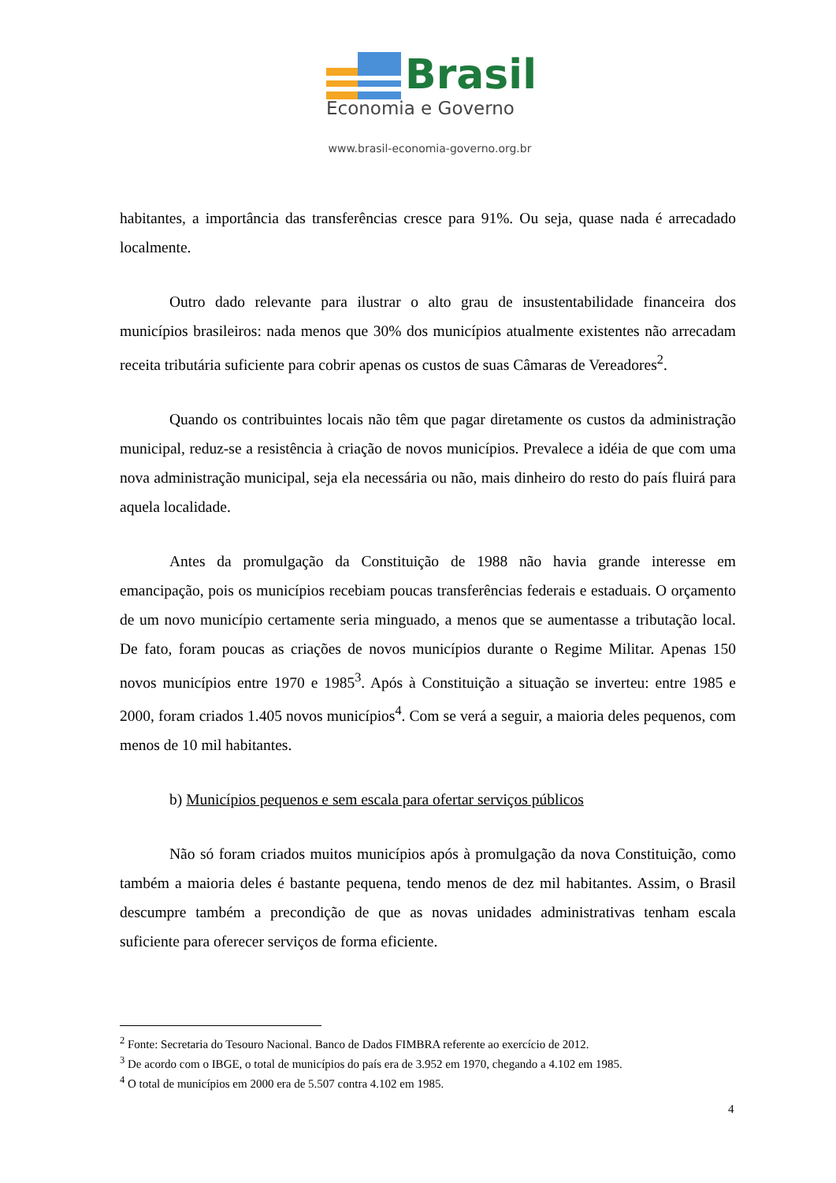Brasil
Economia e Governo
www.brasil-economia-governo.org.br
habitantes, a importância das transferências cresce para 91%. Ou seja, quase nada é arrecadado localmente.
Outro dado relevante para ilustrar o alto grau de insustentabilidade financeira dos municípios brasileiros: nada menos que 30% dos municípios atualmente existentes não arrecadam receita tributária suficiente para cobrir apenas os custos de suas Câmaras de Vereadores<sup>2</sup>.
Quando os contribuintes locais não têm que pagar diretamente os custos da administração municipal, reduz-se a resistência à criação de novos municípios. Prevalece a idéia de que com uma nova administração municipal, seja ela necessária ou não, mais dinheiro do resto do país fluirá para aquela localidade.
Antes da promulgação da Constituição de 1988 não havia grande interesse em emancipação, pois os municípios recebiam poucas transferências federais e estaduais. O orçamento de um novo município certamente seria minguado, a menos que se aumentasse a tributação local. De fato, foram poucas as criações de novos municípios durante o Regime Militar. Apenas 150 novos municípios entre 1970 e 1985<sup>3</sup>. Após à Constituição a situação se inverteu: entre 1985 e 2000, foram criados 1.405 novos municípios<sup>4</sup>. Com se verá a seguir, a maioria deles pequenos, com menos de 10 mil habitantes.
b) Municípios pequenos e sem escala para ofertar serviços públicos
Não só foram criados muitos municípios após à promulgação da nova Constituição, como também a maioria deles é bastante pequena, tendo menos de dez mil habitantes. Assim, o Brasil descumpre também a precondição de que as novas unidades administrativas tenham escala suficiente para oferecer serviços de forma eficiente.
<sup>2</sup> Fonte: Secretaria do Tesouro Nacional. Banco de Dados FIMBRA referente ao exercício de 2012.
<sup>3</sup> De acordo com o IBGE, o total de municípios do país era de 3.952 em 1970, chegando a 4.102 em 1985.
<sup>4</sup> O total de municípios em 2000 era de 5.507 contra 4.102 em 1985.
4